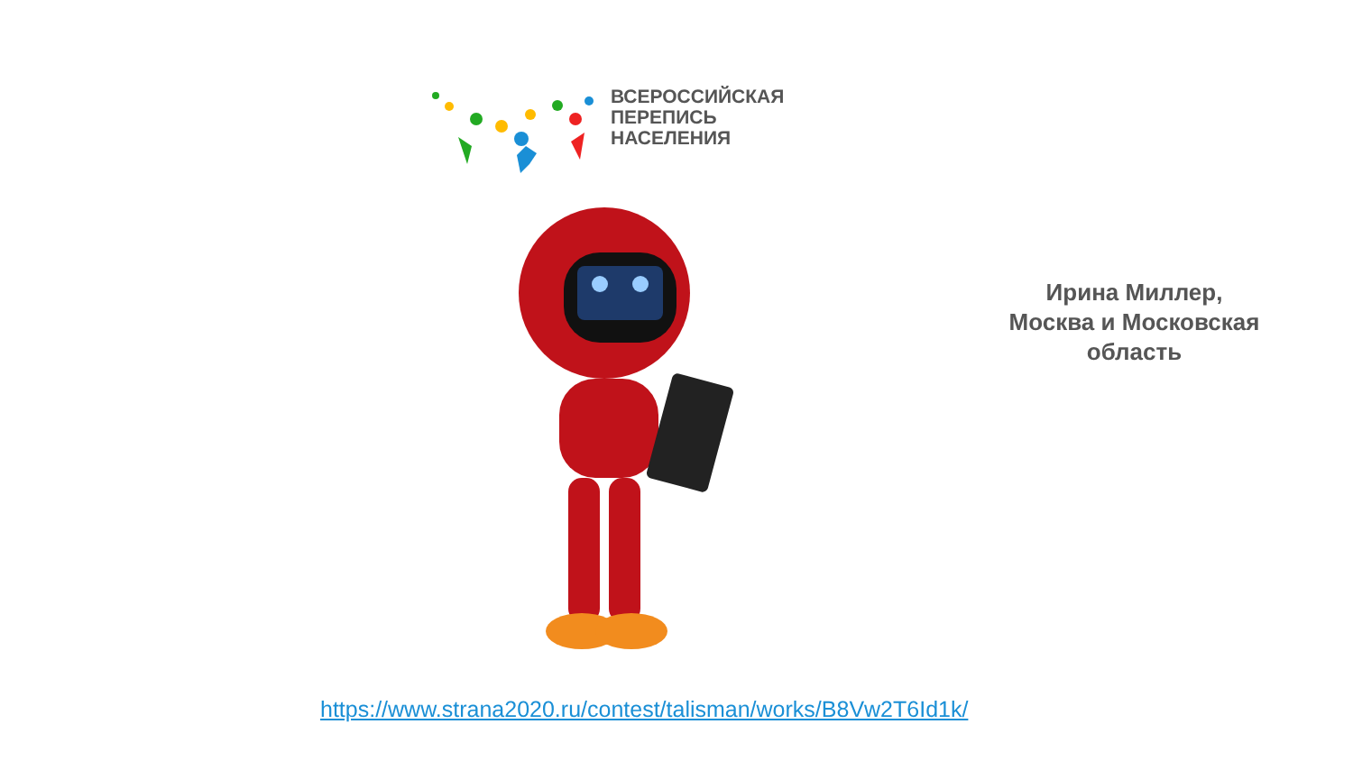ВСЕРОССИЙСКАЯ
ПЕРЕПИСЬ
НАСЕЛЕНИЯ
Ирина Миллер,
Москва и Московская
область
https://www.strana2020.ru/contest/talisman/works/B8Vw2T6Id1k/